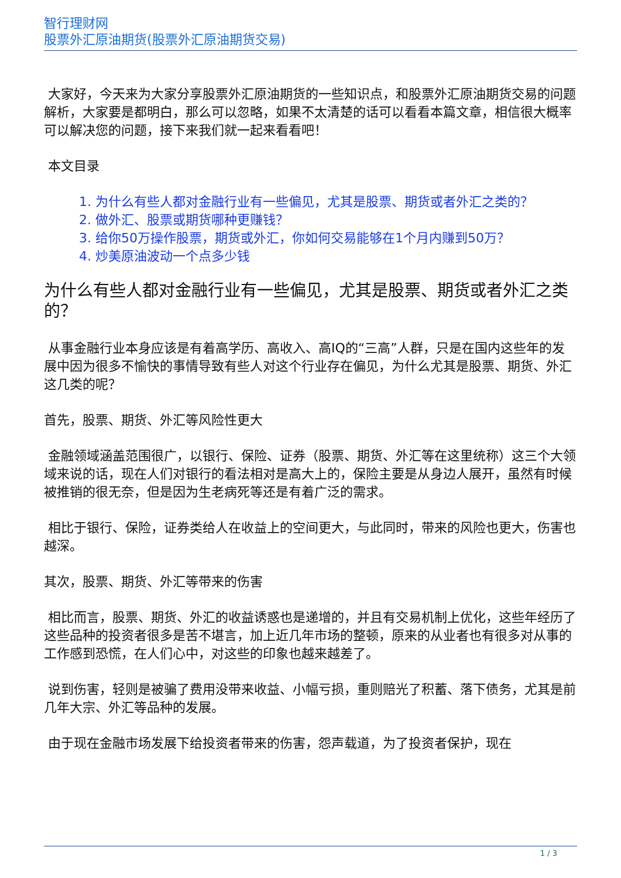智行理财网
股票外汇原油期货(股票外汇原油期货交易)
大家好，今天来为大家分享股票外汇原油期货的一些知识点，和股票外汇原油期货交易的问题解析，大家要是都明白，那么可以忽略，如果不太清楚的话可以看看本篇文章，相信很大概率可以解决您的问题，接下来我们就一起来看看吧！
本文目录
1. 为什么有些人都对金融行业有一些偏见，尤其是股票、期货或者外汇之类的？
2. 做外汇、股票或期货哪种更赚钱？
3. 给你50万操作股票，期货或外汇，你如何交易能够在1个月内赚到50万？
4. 炒美原油波动一个点多少钱
为什么有些人都对金融行业有一些偏见，尤其是股票、期货或者外汇之类的？
从事金融行业本身应该是有着高学历、高收入、高IQ的“三高”人群，只是在国内这些年的发展中因为很多不愉快的事情导致有些人对这个行业存在偏见，为什么尤其是股票、期货、外汇这几类的呢？
首先，股票、期货、外汇等风险性更大
金融领域涵盖范围很广，以银行、保险、证券（股票、期货、外汇等在这里统称）这三个大领域来说的话，现在人们对银行的看法相对是高大上的，保险主要是从身边人展开，虽然有时候被推销的很无奈，但是因为生老病死等还是有着广泛的需求。
相比于银行、保险，证券类给人在收益上的空间更大，与此同时，带来的风险也更大，伤害也越深。
其次，股票、期货、外汇等带来的伤害
相比而言，股票、期货、外汇的收益诱惑也是递增的，并且有交易机制上优化，这些年经历了这些品种的投资者很多是苦不堪言，加上近几年市场的整顿，原来的从业者也有很多对从事的工作感到恐慌，在人们心中，对这些的印象也越来越差了。
说到伤害，轻则是被骗了费用没带来收益、小幅亏损，重则赔光了积蓄、落下债务，尤其是前几年大宗、外汇等品种的发展。
由于现在金融市场发展下给投资者带来的伤害，怨声载道，为了投资者保护，现在
1 / 3